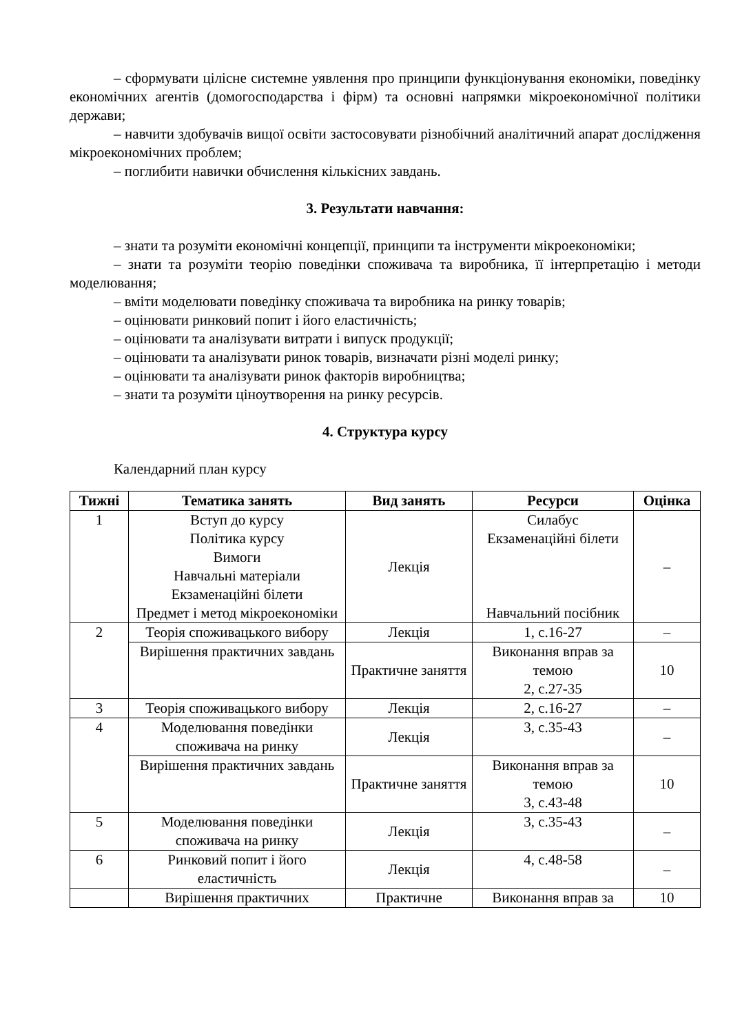– сформувати цілісне системне уявлення про принципи функціонування економіки, поведінку економічних агентів (домогосподарства і фірм) та основні напрямки мікроекономічної політики держави;
– навчити здобувачів вищої освіти застосовувати різнобічний аналітичний апарат дослідження мікроекономічних проблем;
– поглибити навички обчислення кількісних завдань.
3. Результати навчання:
– знати та розуміти економічні концепції, принципи та інструменти мікроекономіки;
– знати та розуміти теорію поведінки споживача та виробника, її інтерпретацію і методи моделювання;
– вміти моделювати поведінку споживача та виробника на ринку товарів;
– оцінювати ринковий попит і його еластичність;
– оцінювати та аналізувати витрати і випуск продукції;
– оцінювати та аналізувати ринок товарів, визначати різні моделі ринку;
– оцінювати та аналізувати ринок факторів виробництва;
– знати та розуміти ціноутворення на ринку ресурсів.
4. Структура курсу
Календарний план курсу
| Тижні | Тематика занять | Вид занять | Ресурси | Оцінка |
| --- | --- | --- | --- | --- |
| 1 | Вступ до курсу Політика курсу Вимоги Навчальні матеріали Екзаменаційні білети Предмет і метод мікроекономіки | Лекція | Силабус Екзаменаційні білети Навчальний посібник | – |
| 2 | Теорія споживацького вибору | Лекція | 1, с.16-27 | – |
| | Вирішення практичних завдань | Практичне заняття | Виконання вправ за темою 2, с.27-35 | 10 |
| 3 | Теорія споживацького вибору | Лекція | 2, с.16-27 | – |
| 4 | Моделювання поведінки споживача на ринку | Лекція | 3, с.35-43 | – |
| | Вирішення практичних завдань | Практичне заняття | Виконання вправ за темою 3, с.43-48 | 10 |
| 5 | Моделювання поведінки споживача на ринку | Лекція | 3, с.35-43 | – |
| 6 | Ринковий попит і його еластичність | Лекція | 4, с.48-58 | – |
| | Вирішення практичних | Практичне | Виконання вправ за | 10 |